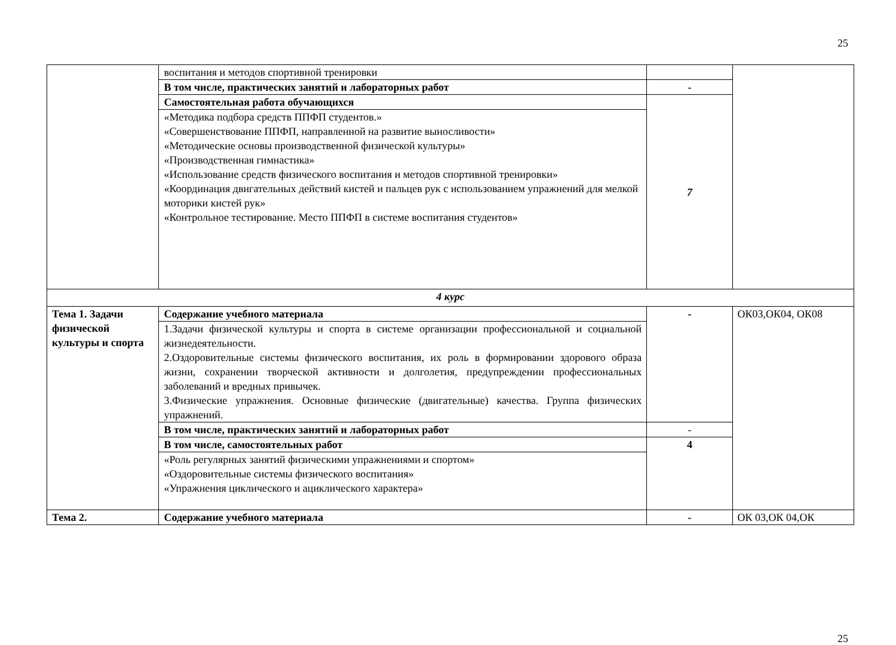25
| | воспитания и методов спортивной тренировки | | |
| | В том числе, практических занятий и лабораторных работ | - | |
| | Самостоятельная работа обучающихся | 7 | |
| | «Методика подбора средств ППФП студентов.» «Совершенствование ППФП, направленной на развитие выносливости» «Методические основы производственной физической культуры» «Производственная гимнастика» «Использование средств физического воспитания и методов спортивной тренировки» «Координация двигательных действий кистей и пальцев рук с использованием упражнений для мелкой моторики кистей рук» «Контрольное тестирование. Место ППФП в системе воспитания студентов» | | |
| 4 курс | | | |
| Тема 1. Задачи физической культуры и спорта | Содержание учебного материала | - | ОК03,ОК04, ОК08 |
| | 1.Задачи физической культуры и спорта в системе организации профессиональной и социальной жизнедеятельности. 2.Оздоровительные системы физического воспитания, их роль в формировании здорового образа жизни, сохранении творческой активности и долголетия, предупреждении профессиональных заболеваний и вредных привычек. 3.Физические упражнения. Основные физические (двигательные) качества. Группа физических упражнений. | | |
| | В том числе, практических занятий и лабораторных работ | - | |
| | В том числе, самостоятельных работ | 4 | |
| | «Роль регулярных занятий физическими упражнениями и спортом» «Оздоровительные системы физического воспитания» «Упражнения циклического и ациклического характера» | | |
| Тема 2. | Содержание учебного материала | - | ОК 03,ОК 04,ОК |
25